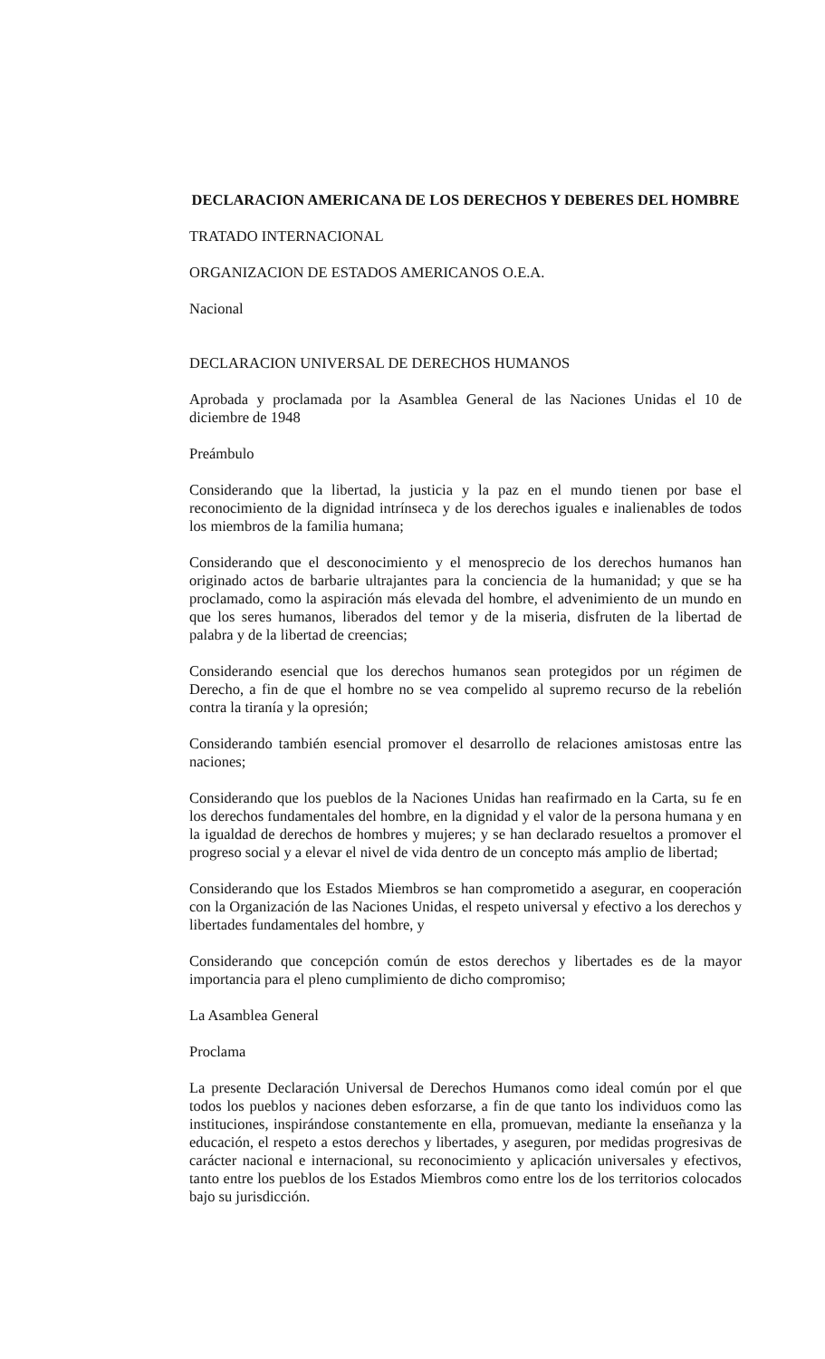DECLARACION AMERICANA DE LOS DERECHOS Y DEBERES DEL HOMBRE
TRATADO INTERNACIONAL
ORGANIZACION DE ESTADOS AMERICANOS O.E.A.
Nacional
DECLARACION UNIVERSAL DE DERECHOS HUMANOS
Aprobada y proclamada por la Asamblea General de las Naciones Unidas el 10 de diciembre de 1948
Preámbulo
Considerando que la libertad, la justicia y la paz en el mundo tienen por base el reconocimiento de la dignidad intrínseca y de los derechos iguales e inalienables de todos los miembros de la familia humana;
Considerando que el desconocimiento y el menosprecio de los derechos humanos han originado actos de barbarie ultrajantes para la conciencia de la humanidad; y que se ha proclamado, como la aspiración más elevada del hombre, el advenimiento de un mundo en que los seres humanos, liberados del temor y de la miseria, disfruten de la libertad de palabra y de la libertad de creencias;
Considerando esencial que los derechos humanos sean protegidos por un régimen de Derecho, a fin de que el hombre no se vea compelido al supremo recurso de la rebelión contra la tiranía y la opresión;
Considerando también esencial promover el desarrollo de relaciones amistosas entre las naciones;
Considerando que los pueblos de la Naciones Unidas han reafirmado en la Carta, su fe en los derechos fundamentales del hombre, en la dignidad y el valor de la persona humana y en la igualdad de derechos de hombres y mujeres; y se han declarado resueltos a promover el progreso social y a elevar el nivel de vida dentro de un concepto más amplio de libertad;
Considerando que los Estados Miembros se han comprometido a asegurar, en cooperación con la Organización de las Naciones Unidas, el respeto universal y efectivo a los derechos y libertades fundamentales del hombre, y
Considerando que concepción común de estos derechos y libertades es de la mayor importancia para el pleno cumplimiento de dicho compromiso;
La Asamblea General
Proclama
La presente Declaración Universal de Derechos Humanos como ideal común por el que todos los pueblos y naciones deben esforzarse, a fin de que tanto los individuos como las instituciones, inspirándose constantemente en ella, promuevan, mediante la enseñanza y la educación, el respeto a estos derechos y libertades, y aseguren, por medidas progresivas de carácter nacional e internacional, su reconocimiento y aplicación universales y efectivos, tanto entre los pueblos de los Estados Miembros como entre los de los territorios colocados bajo su jurisdicción.